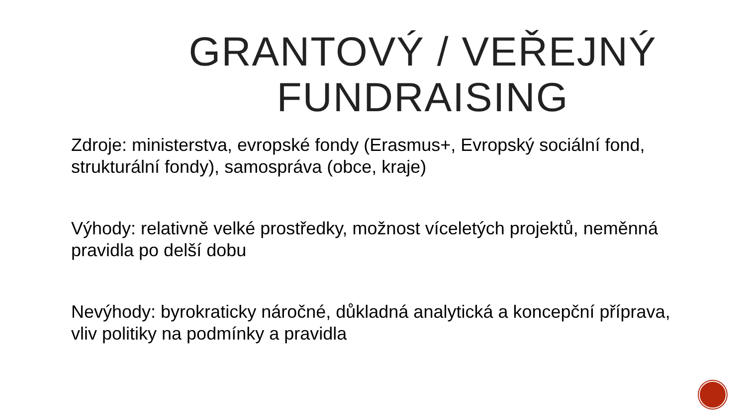GRANTOVÝ / VEŘEJNÝ FUNDRAISING
Zdroje: ministerstva, evropské fondy (Erasmus+, Evropský sociální fond, strukturální fondy), samospráva (obce, kraje)
Výhody: relativně velké prostředky, možnost víceletých projektů, neměnná pravidla po delší dobu
Nevýhody: byrokraticky náročné, důkladná analytická a koncepční příprava, vliv politiky na podmínky a pravidla